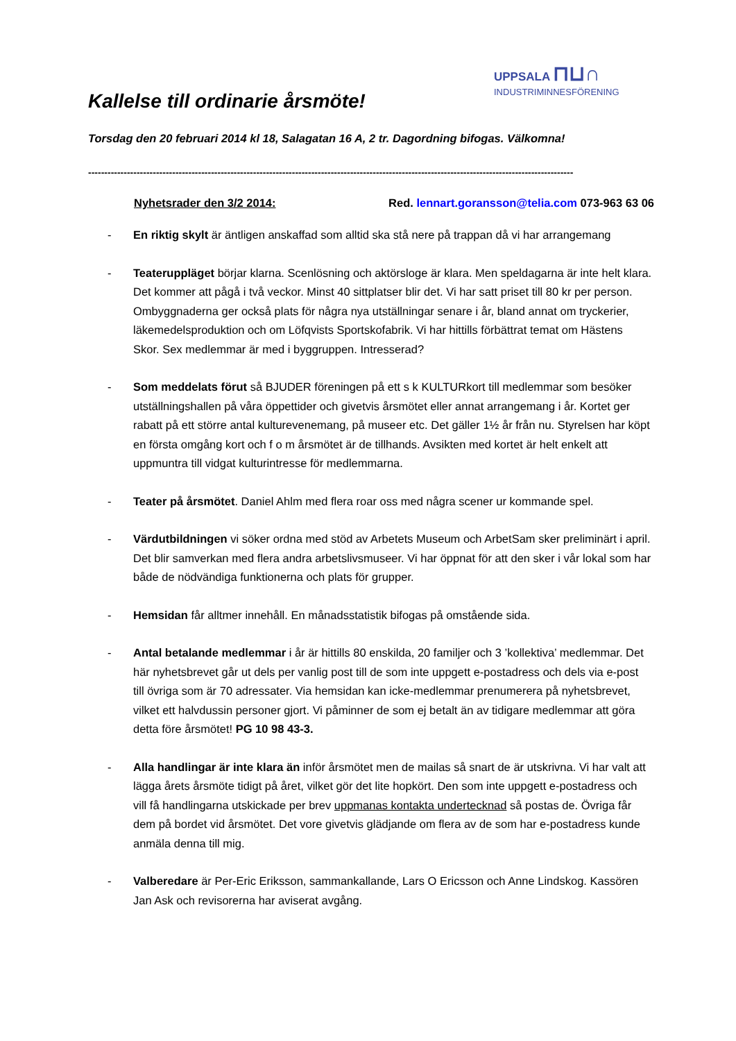Kallelse till ordinarie årsmöte!
UPPSALA ⊓⊔∩
INDUSTRIMINNESFÖRENING
Torsdag den 20 februari 2014 kl 18, Salagatan 16 A, 2 tr. Dagordning bifogas. Välkomna!
------------------------------------------------------------------------------------------------------------------------------------------------------
Nyhetsrader den 3/2 2014: Red. lennart.goransson@telia.com 073-963 63 06
- En riktig skylt är äntligen anskaffad som alltid ska stå nere på trappan då vi har arrangemang
- Teateruppläget börjar klarna. Scenlösning och aktörsloge är klara. Men speldagarna är inte helt klara. Det kommer att pågå i två veckor. Minst 40 sittplatser blir det. Vi har satt priset till 80 kr per person. Ombyggnaderna ger också plats för några nya utställningar senare i år, bland annat om tryckerier, läkemedelsproduktion och om Löfqvists Sportskofabrik. Vi har hittills förbättrat temat om Hästens Skor. Sex medlemmar är med i byggruppen. Intresserad?
- Som meddelats förut så BJUDER föreningen på ett s k KULTURkort till medlemmar som besöker utställningshallen på våra öppettider och givetvis årsmötet eller annat arrangemang i år. Kortet ger rabatt på ett större antal kulturevenemang, på museer etc. Det gäller 1½ år från nu. Styrelsen har köpt en första omgång kort och f o m årsmötet är de tillhands. Avsikten med kortet är helt enkelt att uppmuntra till vidgat kulturintresse för medlemmarna.
- Teater på årsmötet. Daniel Ahlm med flera roar oss med några scener ur kommande spel.
- Värdutbildningen vi söker ordna med stöd av Arbetets Museum och ArbetSam sker preliminärt i april. Det blir samverkan med flera andra arbetslivsmuseer. Vi har öppnat för att den sker i vår lokal som har både de nödvändiga funktionerna och plats för grupper.
- Hemsidan får alltmer innehåll. En månadsstatistik bifogas på omstående sida.
- Antal betalande medlemmar i år är hittills 80 enskilda, 20 familjer och 3 ’kollektiva’ medlemmar. Det här nyhetsbrevet går ut dels per vanlig post till de som inte uppgett e-postadress och dels via e-post till övriga som är 70 adressater. Via hemsidan kan icke-medlemmar prenumerera på nyhetsbrevet, vilket ett halvdussin personer gjort. Vi påminner de som ej betalt än av tidigare medlemmar att göra detta före årsmötet! PG 10 98 43-3.
- Alla handlingar är inte klara än inför årsmötet men de mailas så snart de är utskrivna. Vi har valt att lägga årets årsmöte tidigt på året, vilket gör det lite hopkört. Den som inte uppgett e-postadress och vill få handlingarna utskickade per brev uppmanas kontakta undertecknad så postas de. Övriga får dem på bordet vid årsmötet. Det vore givetvis glädjande om flera av de som har e-postadress kunde anmäla denna till mig.
- Valberedare är Per-Eric Eriksson, sammankallande, Lars O Ericsson och Anne Lindskog. Kassören Jan Ask och revisorerna har aviserat avgång.